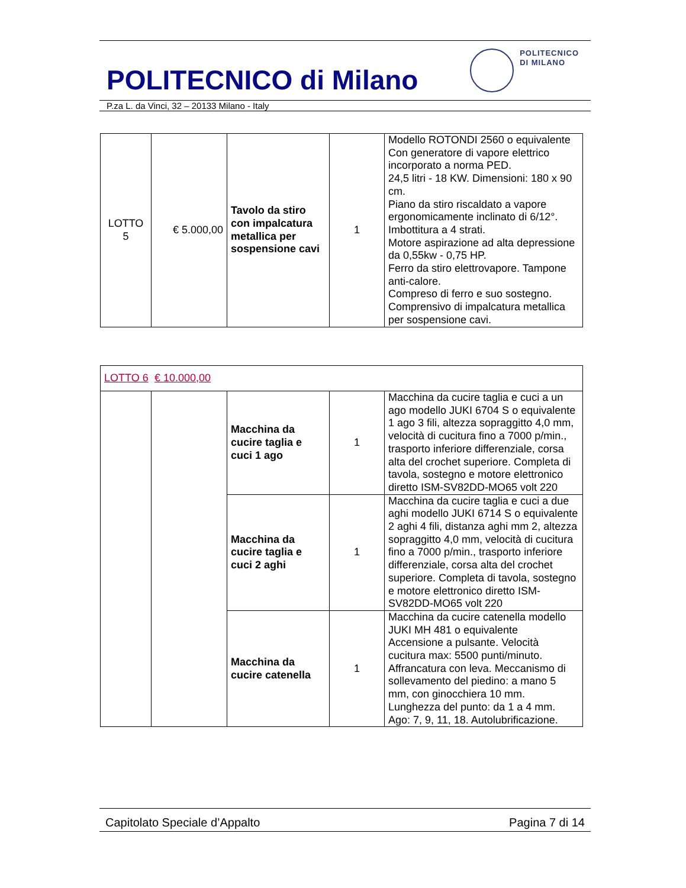POLITECNICO di Milano
POLITECNICO
DI MILANO
P.za L. da Vinci, 32 – 20133 Milano - Italy
| LOTTO 5 | € 5.000,00 | Tavolo da stiro con impalcatura metallica per sospensione cavi | 1 | Modello ROTONDI 2560 o equivalente Con generatore di vapore elettrico incorporato a norma PED. 24,5 litri - 18 KW. Dimensioni: 180 x 90 cm. Piano da stiro riscaldato a vapore ergonomicamente inclinato di 6/12°. Imbottitura a 4 strati. Motore aspirazione ad alta depressione da 0,55kw - 0,75 HP. Ferro da stiro elettrovapore. Tampone anti-calore. Compreso di ferro e suo sostegno. Comprensivo di impalcatura metallica per sospensione cavi. |
| LOTTO 6 € 10.000,00 | | | | |
| | | Macchina da cucire taglia e cuci 1 ago | 1 | Macchina da cucire taglia e cuci a un ago modello JUKI 6704 S o equivalente 1 ago 3 fili, altezza sopraggitto 4,0 mm, velocità di cucitura fino a 7000 p/min., trasporto inferiore differenziale, corsa alta del crochet superiore. Completa di tavola, sostegno e motore elettronico diretto ISM-SV82DD-MO65 volt 220 |
| | | Macchina da cucire taglia e cuci 2 aghi | 1 | Macchina da cucire taglia e cuci a due aghi modello JUKI 6714 S o equivalente 2 aghi 4 fili, distanza aghi mm 2, altezza sopraggitto 4,0 mm, velocità di cucitura fino a 7000 p/min., trasporto inferiore differenziale, corsa alta del crochet superiore. Completa di tavola, sostegno e motore elettronico diretto ISM-SV82DD-MO65 volt 220 |
| | | Macchina da cucire catenella | 1 | Macchina da cucire catenella modello JUKI MH 481 o equivalente Accensione a pulsante. Velocità cucitura max: 5500 punti/minuto. Affrancatura con leva. Meccanismo di sollevamento del piedino: a mano 5 mm, con ginocchiera 10 mm. Lunghezza del punto: da 1 a 4 mm. Ago: 7, 9, 11, 18. Autolubrificazione. |
Capitolato Speciale d’Appalto Pagina 7 di 14